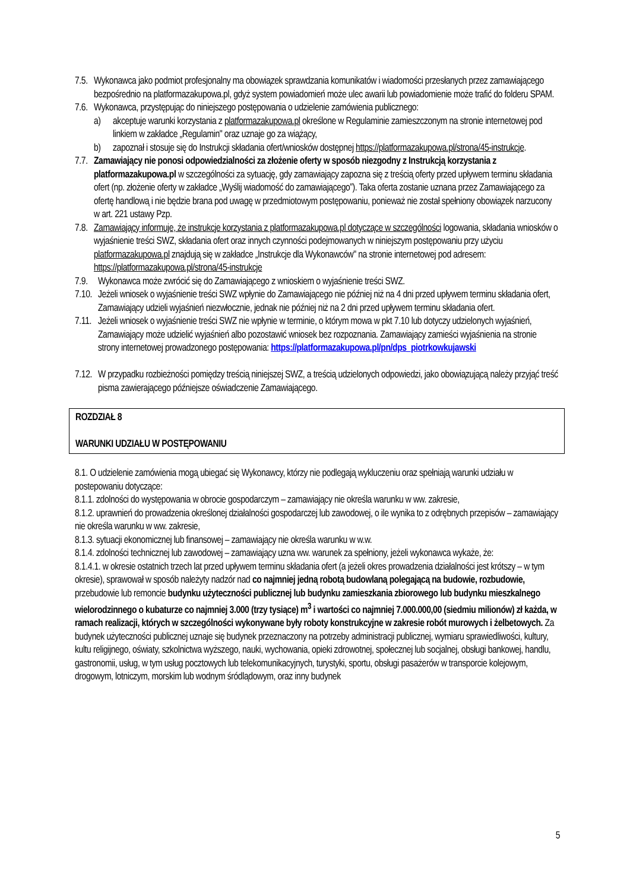7.5. Wykonawca jako podmiot profesjonalny ma obowiązek sprawdzania komunikatów i wiadomości przesłanych przez zamawiającego bezpośrednio na platformazakupowa.pl, gdyż system powiadomień może ulec awarii lub powiadomienie może trafić do folderu SPAM.
7.6. Wykonawca, przystępując do niniejszego postępowania o udzielenie zamówienia publicznego:
a) akceptuje warunki korzystania z platformazakupowa.pl określone w Regulaminie zamieszczonym na stronie internetowej pod linkiem w zakładce „Regulamin" oraz uznaje go za wiążący,
b) zapoznał i stosuje się do Instrukcji składania ofert/wniosków dostępnej https://platformazakupowa.pl/strona/45-instrukcje.
7.7. Zamawiający nie ponosi odpowiedzialności za złożenie oferty w sposób niezgodny z Instrukcją korzystania z platformazakupowa.pl w szczególności za sytuację, gdy zamawiający zapozna się z treścią oferty przed upływem terminu składania ofert (np. złożenie oferty w zakładce „Wyślij wiadomość do zamawiającego”). Taka oferta zostanie uznana przez Zamawiającego za ofertę handlową i nie będzie brana pod uwagę w przedmiotowym postępowaniu, ponieważ nie został spełniony obowiązek narzucony w art. 221 ustawy Pzp.
7.8. Zamawiający informuje, że instrukcje korzystania z platformazakupowa.pl dotyczące w szczególności logowania, składania wniosków o wyjaśnienie treści SWZ, składania ofert oraz innych czynności podejmowanych w niniejszym postępowaniu przy użyciu platformazakupowa.pl znajdują się w zakładce „Instrukcje dla Wykonawców" na stronie internetowej pod adresem: https://platformazakupowa.pl/strona/45-instrukcje
7.9. Wykonawca może zwrócić się do Zamawiającego z wnioskiem o wyjaśnienie treści SWZ.
7.10. Jeżeli wniosek o wyjaśnienie treści SWZ wpłynie do Zamawiającego nie później niż na 4 dni przed upływem terminu składania ofert, Zamawiający udzieli wyjaśnień niezwłocznie, jednak nie później niż na 2 dni przed upływem terminu składania ofert.
7.11. Jeżeli wniosek o wyjaśnienie treści SWZ nie wpłynie w terminie, o którym mowa w pkt 7.10 lub dotyczy udzielonych wyjaśnień, Zamawiający może udzielić wyjaśnień albo pozostawić wniosek bez rozpoznania. Zamawiający zamieści wyjaśnienia na stronie strony internetowej prowadzonego postępowania: https://platformazakupowa.pl/pn/dps_piotrkowkujawski
7.12. W przypadku rozbieżności pomiędzy treścią niniejszej SWZ, a treścią udzielonych odpowiedzi, jako obowiązującą należy przyjąć treść pisma zawierającego późniejsze oświadczenie Zamawiającego.
ROZDZIAŁ 8
WARUNKI UDZIAŁU W POSTĘPOWANIU
8.1. O udzielenie zamówienia mogą ubiegać się Wykonawcy, którzy nie podlegają wykluczeniu oraz spełniają warunki udziału w postepowaniu dotyczące:
8.1.1. zdolności do występowania w obrocie gospodarczym – zamawiający nie określa warunku w ww. zakresie,
8.1.2. uprawnień do prowadzenia określonej działalności gospodarczej lub zawodowej, o ile wynika to z odrębnych przepisów – zamawiający nie określa warunku w ww. zakresie,
8.1.3. sytuacji ekonomicznej lub finansowej – zamawiający nie określa warunku w w.w.
8.1.4. zdolności technicznej lub zawodowej – zamawiający uzna ww. warunek za spełniony, jeżeli wykonawca wykaże, że:
8.1.4.1. w okresie ostatnich trzech lat przed upływem terminu składania ofert (a jeżeli okres prowadzenia działalności jest krótszy – w tym okresie), sprawował w sposób należyty nadzór nad co najmniej jedną robotą budowlaną polegającą na budowie, rozbudowie, przebudowie lub remoncie budynku użyteczności publicznej lub budynku zamieszkania zbiorowego lub budynku mieszkalnego wielorodzinnego o kubaturze co najmniej 3.000 (trzy tysiące) m<sup>3</sup> i wartości co najmniej 7.000.000,00 (siedmiu milionów) zł każda, w ramach realizacji, których w szczególności wykonywane były roboty konstrukcyjne w zakresie robót murowych i żelbetowych. Za budynek użyteczności publicznej uznaje się budynek przeznaczony na potrzeby administracji publicznej, wymiaru sprawiedliwości, kultury, kultu religijnego, oświaty, szkolnictwa wyższego, nauki, wychowania, opieki zdrowotnej, społecznej lub socjalnej, obsługi bankowej, handlu, gastronomii, usług, w tym usług pocztowych lub telekomunikacyjnych, turystyki, sportu, obsługi pasażerów w transporcie kolejowym, drogowym, lotniczym, morskim lub wodnym śródlądowym, oraz inny budynek
5